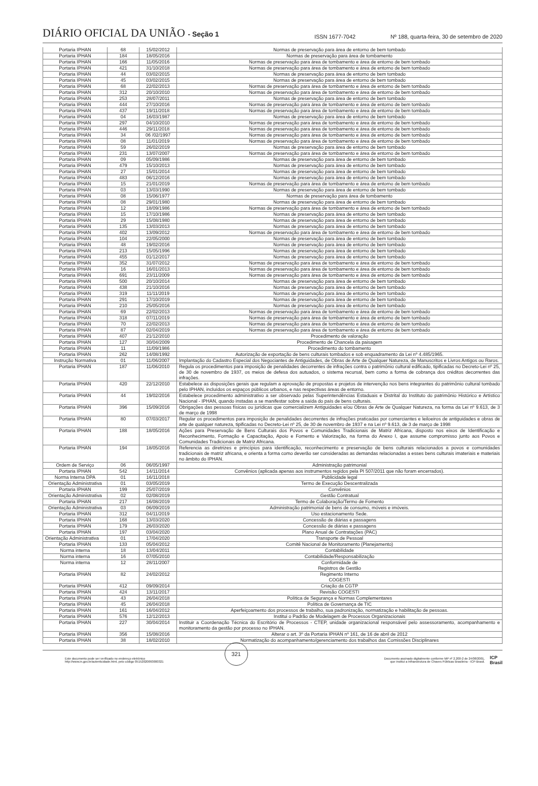DIÁRIO OFICIAL DA UNIÃO - Seção 1
ISSN 1677-7042
Nº 188, quarta-feira, 30 de setembro de 2020
| Portaria IPHAN | 68 | 15/02/2012 | Normas de preservação para área de entorno de bem tombado |
| Portaria IPHAN | 184 | 18/05/2016 | Normas de preservação para área de tombamento |
| Portaria IPHAN | 166 | 11/05/2016 | Normas de preservação para área de tombamento e área de entorno de bem tombado |
| Portaria IPHAN | 421 | 31/10/2018 | Normas de preservação para área de tombamento e área de entorno de bem tombado |
| Portaria IPHAN | 44 | 03/02/2015 | Normas de preservação para área de entorno de bem tombado |
| Portaria IPHAN | 45 | 03/02/2015 | Normas de preservação para área de entorno de bem tombado |
| Portaria IPHAN | 68 | 22/02/2013 | Normas de preservação para área de tombamento e área de entorno de bem tombado |
| Portaria IPHAN | 312 | 20/10/2010 | Normas de preservação para área de tombamento e área de entorno de bem tombado |
| Portaria IPHAN | 253 | 28/07/2011 | Normas de preservação para área de entorno de bem tombado |
| Portaria IPHAN | 444 | 27/10/2016 | Normas de preservação para área de tombamento e área de entorno de bem tombado |
| Portaria IPHAN | 437 | 19/11/2018 | Normas de preservação para área de tombamento e área de entorno de bem tombado |
| Portaria IPHAN | 04 | 16/03/1987 | Normas de preservação para área de entorno de bem tombado |
| Portaria IPHAN | 297 | 04/10/2010 | Normas de preservação para área de tombamento e área de entorno de bem tombado |
| Portaria IPHAN | 446 | 29/11/2018 | Normas de preservação para área de tombamento e área de entorno de bem tombado |
| Portaria IPHAN | 34 | 06 /02/1997 | Normas de preservação para área de tombamento e área de entorno de bem tombado |
| Portaria IPHAN | 08 | 11/01/2019 | Normas de preservação para área de tombamento e área de entorno de bem tombado |
| Portaria IPHAN | 59 | 26/02/2019 | Normas de preservação para área de entorno de bem tombado |
| Portaria IPHAN | 231 | 13/07/2007 | Normas de preservação para área de tombamento e área de entorno de bem tombado |
| Portaria IPHAN | 09 | 05/09/1986 | Normas de preservação para área de entorno de bem tombado |
| Portaria IPHAN | 479 | 15/10/2013 | Normas de preservação para área de entorno de bem tombado |
| Portaria IPHAN | 27 | 15/01/2014 | Normas de preservação para área de entorno de bem tombado |
| Portaria IPHAN | 483 | 06/12/2016 | Normas de preservação para área de entorno de bem tombado |
| Portaria IPHAN | 15 | 21/01/2019 | Normas de preservação para área de tombamento e área de entorno de bem tombado |
| Portaria IPHAN | 03 | 13/03/1990 | Normas de preservação para área de entorno de bem tombado |
| Portaria IPHAN | 08 | 15/06/1977 | Normas de preservação para área de tombamento |
| Portaria IPHAN | 08 | 29/01/1980 | Normas de preservação para área de entorno de bem tombado |
| Portaria IPHAN | 12 | 18/09/1986 | Normas de preservação para área de tombamento e área de entorno de bem tombado |
| Portaria IPHAN | 15 | 17/10/1986 | Normas de preservação para área de entorno de bem tombado |
| Portaria IPHAN | 29 | 15/08/1980 | Normas de preservação para área de entorno de bem tombado |
| Portaria IPHAN | 135 | 13/03/2013 | Normas de preservação para área de entorno de bem tombado |
| Portaria IPHAN | 402 | 13/09/2012 | Normas de preservação para área de tombamento e área de entorno de bem tombado |
| Portaria IPHAN | 104 | 22/05/2000 | Normas de preservação para área de entorno de bem tombado |
| Portaria IPHAN | 48 | 19/02/2016 | Normas de preservação para área de entorno de bem tombado |
| Portaria IPHAN | 213 | 15/05/1996 | Normas de preservação para área de entorno de bem tombado |
| Portaria IPHAN | 455 | 01/12/2017 | Normas de preservação para área de entorno de bem tombado |
| Portaria IPHAN | 352 | 31/07/2012 | Normas de preservação para área de tombamento e área de entorno de bem tombado |
| Portaria IPHAN | 16 | 16/01/2013 | Normas de preservação para área de tombamento e área de entorno de bem tombado |
| Portaria IPHAN | 691 | 23/11/2009 | Normas de preservação para área de tombamento e área de entorno de bem tombado |
| Portaria IPHAN | 500 | 20/10/2014 | Normas de preservação para área de entorno de bem tombado |
| Portaria IPHAN | 438 | 21/10/2016 | Normas de preservação para área de entorno de bem tombado |
| Portaria IPHAN | 319 | 11/11/2019 | Normas de preservação para área de entorno de bem tombado |
| Portaria IPHAN | 291 | 17/10/2019 | Normas de preservação para área de entorno de bem tombado |
| Portaria IPHAN | 210 | 25/05/2016 | Normas de preservação para área de entorno de bem tombado |
| Portaria IPHAN | 69 | 22/02/2013 | Normas de preservação para área de tombamento e área de entorno de bem tombado |
| Portaria IPHAN | 318 | 07/11/2019 | Normas de preservação para área de tombamento e área de entorno de bem tombado |
| Portaria IPHAN | 70 | 22/02/2013 | Normas de preservação para área de tombamento e área de entorno de bem tombado |
| Portaria IPHAN | 87 | 02/04/2019 | Normas de preservação para área de tombamento e área de entorno de bem tombado |
| Portaria IPHAN | 407 | 21/12/2010 | Procedimento de valoração |
| Portaria IPHAN | 127 | 30/04/2009 | Procedimento de Chancela da paisagem |
| Portaria IPHAN | 11 | 11/09/1986 | Procedimento do tombamento |
| Portaria IPHAN | 262 | 14/08/1992 | Autorização de exportação de bens culturais tombados e sob enquadramento da Lei nº 4.485/1965. |
| Instrução Normativa | 01 | 11/06/2007 | Implantação do Cadastro Especial dos Negociantes de Antiguidades, de Obras de Arte de Qualquer Natureza, de Manuscritos e Livros Antigos ou Raros. |
| Portaria IPHAN | 187 | 11/06/2010 | Regula os procedimentos para imposição de penalidades decorrentes de infrações contra o patrimônio cultural edificado, tipificadas no Decreto-Lei nº 25, de 30 de novembro de 1937, os meios de defesa dos autuados, o sistema recursal, bem como a forma de cobrança dos créditos decorrentes das infrações. |
| Portaria IPHAN | 420 | 22/12/2010 | Estabelece as disposições gerais que regulam a aprovação de propostas e projetos de intervenção nos bens integrantes do patrimônio cultural tombado pelo IPHAN, incluídos os espaços públicos urbanos, e nas respectivas áreas de entorno. |
| Portaria IPHAN | 44 | 19/02/2016 | Estabelece procedimento administrativo a ser observado pelas Superintendências Estaduais e Distrital do Instituto do patrimônio Histórico e Artístico Nacional - IPHAN, quando instadas a se manifestar sobre a saída do país de bens culturais. |
| Portaria IPHAN | 396 | 15/09/2016 | Obrigações das pessoas físicas ou jurídicas que comercializem Antiguidades e/ou Obras de Arte de Qualquer Natureza, na forma da Lei nº 9.613, de 3 de março de 1998 |
| Portaria IPHAN | 80 | 07/03/2017 | Regular os procedimentos para imposição de penalidades decorrentes de infrações praticadas por comerciantes e leiloeiros de antiguidades e obras de arte de qualquer natureza, tipificadas no Decreto-Lei nº 25, de 30 de novembro de 1937 e na Lei nº 9.613, de 3 de março de 1998 |
| Portaria IPHAN | 188 | 18/05/2016 | Ações para Preservação de Bens Culturais dos Povos e Comunidades Tradicionais de Matriz Africana, disposto nos eixos de Identificação e Reconhecimento, Formação e Capacitação, Apoio e Fomento e Valorização, na forma do Anexo I, que assume compromisso junto aos Povos e Comunidades Tradicionais de Matriz Africana. |
| Portaria IPHAN | 194 | 18/05/2016 | Referencia as diretrizes e princípios para identificação, reconhecimento e preservação de bens culturais relacionados a povos e comunidades tradicionais de matriz africana, e orienta a forma como deverão ser consideradas as demandas relacionadas a esses bens culturais imateriais e materiais no âmbito do IPHAN. |
| Ordem de Serviço | 06 | 06/05/1997 | Administração patrimonial |
| Portaria IPHAN | 542 | 14/11/2014 | Convênios (aplicada apenas aos instrumentos regidos pela PI 507/2011 que não foram encerrados). |
| Norma Interna DPA | 01 | 16/11/2018 | Publicidade legal |
| Orientação Administrativa | 01 | 03/05/2019 | Termo de Execução Descentralizada |
| Portaria IPHAN | 199 | 25/07/2019 | Convênios |
| Orientação Administrativa | 02 | 02/08/2019 | Gestão Contratual |
| Portaria IPHAN | 217 | 16/08/2019 | Termo de Colaboração/Termo de Fomento |
| Orientação Administrativa | 03 | 06/09/2019 | Administração patrimonial de bens de consumo, móveis e imóveis. |
| Portaria IPHAN | 312 | 04/11/2019 | Uso estacionamento Sede. |
| Portaria IPHAN | 168 | 13/03/2020 | Concessão de diárias e passagens |
| Portaria IPHAN | 179 | 26/03/2020 | Concessão de diárias e passagens |
| Portaria IPHAN | 197 | 03/04/2020 | Plano Anual de Contratações (PAC) |
| Orientação Administrativa | 01 | 17/04/2020 | Transporte de Pessoal |
| Portaria IPHAN | 133 | 05/04/2012 | Comitê Nacional de Monitoramento (Planejamento) |
| Norma interna | 18 | 13/04/2011 | Contabilidade |
| Norma interna | 16 | 07/05/2010 | Contabilidade/Responsabilização |
| Norma interna | 12 | 28/11/2007 | Conformidade de Registros de Gestão |
| Portaria IPHAN | 82 | 24/02/2012 | Regimento Interno COGESTI |
| Portaria IPHAN | 412 | 09/09/2014 | Criação da CGTP |
| Portaria IPHAN | 424 | 13/11/2017 | Revisão COGESTI |
| Portaria IPHAN | 43 | 26/04/2018 | Política de Segurança e Normas Complementares |
| Portaria IPHAN | 45 | 26/04/2018 | Política de Governança de TIC |
| Portaria IPHAN | 161 | 16/04/2012 | Aperfeiçoamento dos processos de trabalho, sua padronização, normatização e habilitação de pessoas. |
| Portaria IPHAN | 576 | 12/12/2013 | Institui o Padrão de Modelagem de Processos Organizacionais |
| Portaria IPHAN | 227 | 30/04/2014 | Instituir a Coordenação Técnica do Escritório de Processos - CTEP, unidade organizacional responsável pelo assessoramento, acompanhamento e monitoramento da gestão por processo no IPHAN. |
| Portaria IPHAN | 356 | 15/08/2016 | Alterar o art. 3º da Portaria IPHAN nº 161, de 16 de abril de 2012 |
| Portaria IPHAN | 38 | 18/02/2010 | Normatização do acompanhamento/gerenciamento dos trabalhos das Comissões Disciplinares |
Este documento pode ser verificado no endereço eletrônico
http://www.in.gov.br/autenticidade.html, pelo código 05152020093000321
321
Documento assinado digitalmente conforme MP nº 2.200-2 de 24/08/2001,
que institui a Infraestrutura de Chaves Públicas Brasileira - ICP-Brasil.
ICP
Brasil